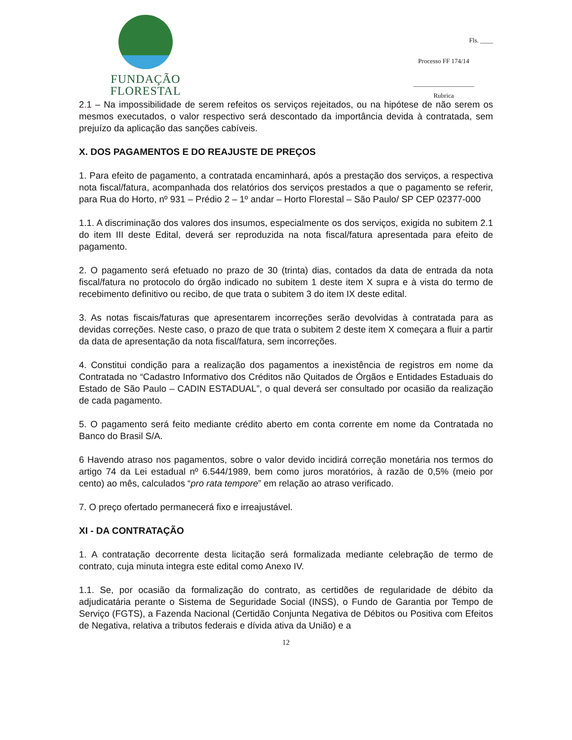FUNDAÇÃO FLORESTAL
Fls. ____
Processo FF 174/14
___________________
Rubrica
2. 1 – Na impossibilidade de serem refeitos os serviços rejeitados, ou na hipótese de não serem os mesmos executados, o valor respectivo será descontado da importância devida à contratada, sem prejuízo da aplicação das sanções cabíveis.
X. DOS PAGAMENTOS E DO REAJUSTE DE PREÇOS
1. Para efeito de pagamento, a contratada encaminhará, após a prestação dos serviços, a respectiva nota fiscal/fatura, acompanhada dos relatórios dos serviços prestados a que o pagamento se referir, para Rua do Horto, nº 931 – Prédio 2 – 1º andar – Horto Florestal – São Paulo/ SP CEP 02377-000
1.1. A discriminação dos valores dos insumos, especialmente os dos serviços, exigida no subitem 2.1 do item III deste Edital, deverá ser reproduzida na nota fiscal/fatura apresentada para efeito de pagamento.
2. O pagamento será efetuado no prazo de 30 (trinta) dias, contados da data de entrada da nota fiscal/fatura no protocolo do órgão indicado no subitem 1 deste item X supra e à vista do termo de recebimento definitivo ou recibo, de que trata o subitem 3 do item IX deste edital.
3. As notas fiscais/faturas que apresentarem incorreções serão devolvidas à contratada para as devidas correções. Neste caso, o prazo de que trata o subitem 2 deste item X começara a fluir a partir da data de apresentação da nota fiscal/fatura, sem incorreções.
4. Constitui condição para a realização dos pagamentos a inexistência de registros em nome da Contratada no “Cadastro Informativo dos Créditos não Quitados de Órgãos e Entidades Estaduais do Estado de São Paulo – CADIN ESTADUAL”, o qual deverá ser consultado por ocasião da realização de cada pagamento.
5. O pagamento será feito mediante crédito aberto em conta corrente em nome da Contratada no Banco do Brasil S/A.
6 Havendo atraso nos pagamentos, sobre o valor devido incidirá correção monetária nos termos do artigo 74 da Lei estadual nº 6.544/1989, bem como juros moratórios, à razão de 0,5% (meio por cento) ao mês, calculados “pro rata tempore” em relação ao atraso verificado.
7. O preço ofertado permanecerá fixo e irreajustável.
XI - DA CONTRATAÇÃO
1. A contratação decorrente desta licitação será formalizada mediante celebração de termo de contrato, cuja minuta integra este edital como Anexo IV.
1.1. Se, por ocasião da formalização do contrato, as certidões de regularidade de débito da adjudicatária perante o Sistema de Seguridade Social (INSS), o Fundo de Garantia por Tempo de Serviço (FGTS), a Fazenda Nacional (Certidão Conjunta Negativa de Débitos ou Positiva com Efeitos de Negativa, relativa a tributos federais e dívida ativa da União) e a
12